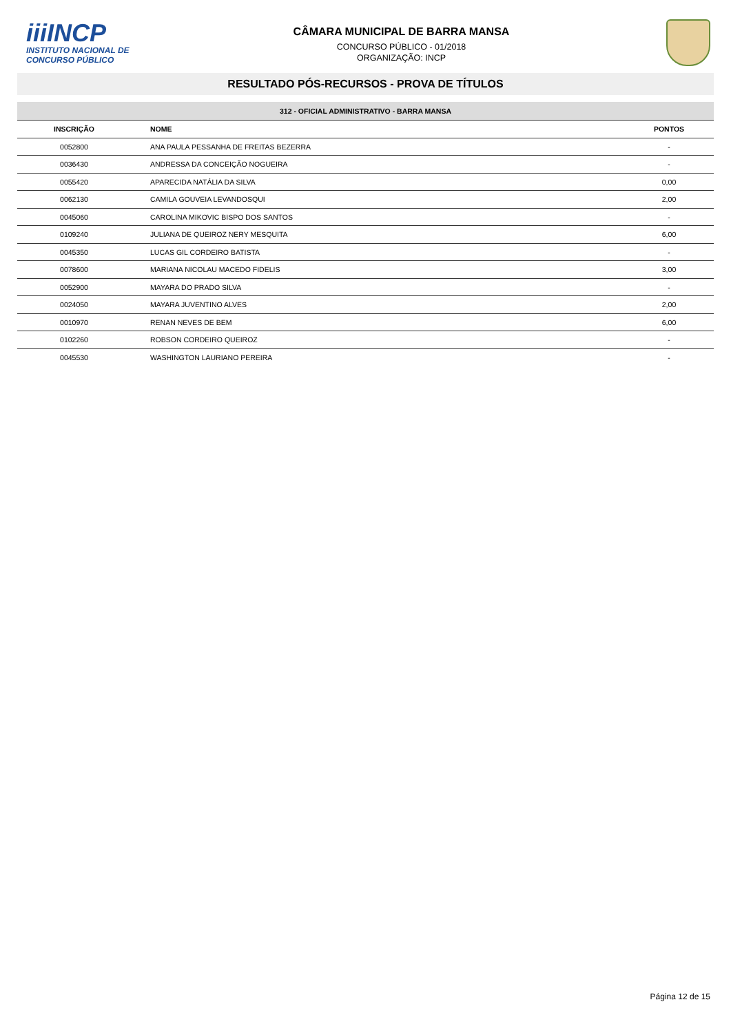iiiINCP
INSTITUTO NACIONAL DE
CONCURSO PÚBLICO
CÂMARA MUNICIPAL DE BARRA MANSA
CONCURSO PÚBLICO - 01/2018
ORGANIZAÇÃO: INCP
RESULTADO PÓS-RECURSOS - PROVA DE TÍTULOS
312 - OFICIAL ADMINISTRATIVO - BARRA MANSA
| INSCRIÇÃO | NOME | PONTOS |
| --- | --- | --- |
| 0052800 | ANA PAULA PESSANHA DE FREITAS BEZERRA | - |
| 0036430 | ANDRESSA DA CONCEIÇÃO NOGUEIRA | - |
| 0055420 | APARECIDA NATÁLIA DA SILVA | 0,00 |
| 0062130 | CAMILA GOUVEIA LEVANDOSQUI | 2,00 |
| 0045060 | CAROLINA MIKOVIC BISPO DOS SANTOS | - |
| 0109240 | JULIANA DE QUEIROZ NERY MESQUITA | 6,00 |
| 0045350 | LUCAS GIL CORDEIRO BATISTA | - |
| 0078600 | MARIANA NICOLAU MACEDO FIDELIS | 3,00 |
| 0052900 | MAYARA DO PRADO SILVA | - |
| 0024050 | MAYARA JUVENTINO ALVES | 2,00 |
| 0010970 | RENAN NEVES DE BEM | 6,00 |
| 0102260 | ROBSON CORDEIRO QUEIROZ | - |
| 0045530 | WASHINGTON LAURIANO PEREIRA | - |
Página 12 de 15